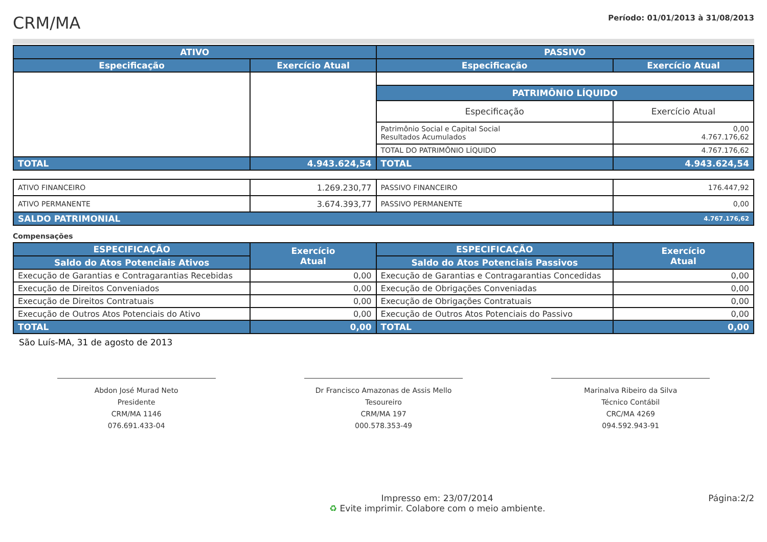CRM/MA
Período: 01/01/2013 à 31/08/2013
| ATIVO | | PASSIVO | |
| --- | --- | --- | --- |
| Especificação | Exercício Atual | Especificação | Exercício Atual |
| | | PATRIMÔNIO LÍQUIDO | |
| | | Especificação | Exercício Atual |
| | | Patrimônio Social e Capital Social Resultados Acumulados | 0,00 4.767.176,62 |
| | | TOTAL DO PATRIMÔNIO LÍQUIDO | 4.767.176,62 |
| TOTAL | 4.943.624,54 | TOTAL | 4.943.624,54 |
| ATIVO FINANCEIRO | 1.269.230,77 | PASSIVO FINANCEIRO | 176.447,92 |
| ATIVO PERMANENTE | 3.674.393,77 | PASSIVO PERMANENTE | 0,00 |
| SALDO PATRIMONIAL | | | 4.767.176,62 |
Compensações
| ESPECIFICAÇÃO | Exercício Atual | ESPECIFICAÇÃO | Exercício Atual |
| --- | --- | --- | --- |
| Saldo do Atos Potenciais Ativos | | Saldo do Atos Potenciais Passivos | |
| Execução de Garantias e Contragarantias Recebidas | 0,00 | Execução de Garantias e Contragarantias Concedidas | 0,00 |
| Execução de Direitos Conveniados | 0,00 | Execução de Obrigações Conveniadas | 0,00 |
| Execução de Direitos Contratuais | 0,00 | Execução de Obrigações Contratuais | 0,00 |
| Execução de Outros Atos Potenciais do Ativo | 0,00 | Execução de Outros Atos Potenciais do Passivo | 0,00 |
| TOTAL | 0,00 | TOTAL | 0,00 |
São Luís-MA, 31 de agosto de 2013
Abdon José Murad Neto
Presidente
CRM/MA 1146
076.691.433-04
Dr Francisco Amazonas de Assis Mello
Tesoureiro
CRM/MA 197
000.578.353-49
Marinalva Ribeiro da Silva
Técnico Contábil
CRC/MA 4269
094.592.943-91
Impresso em: 23/07/2014
♻ Evite imprimir. Colabore com o meio ambiente.
Página:2/2